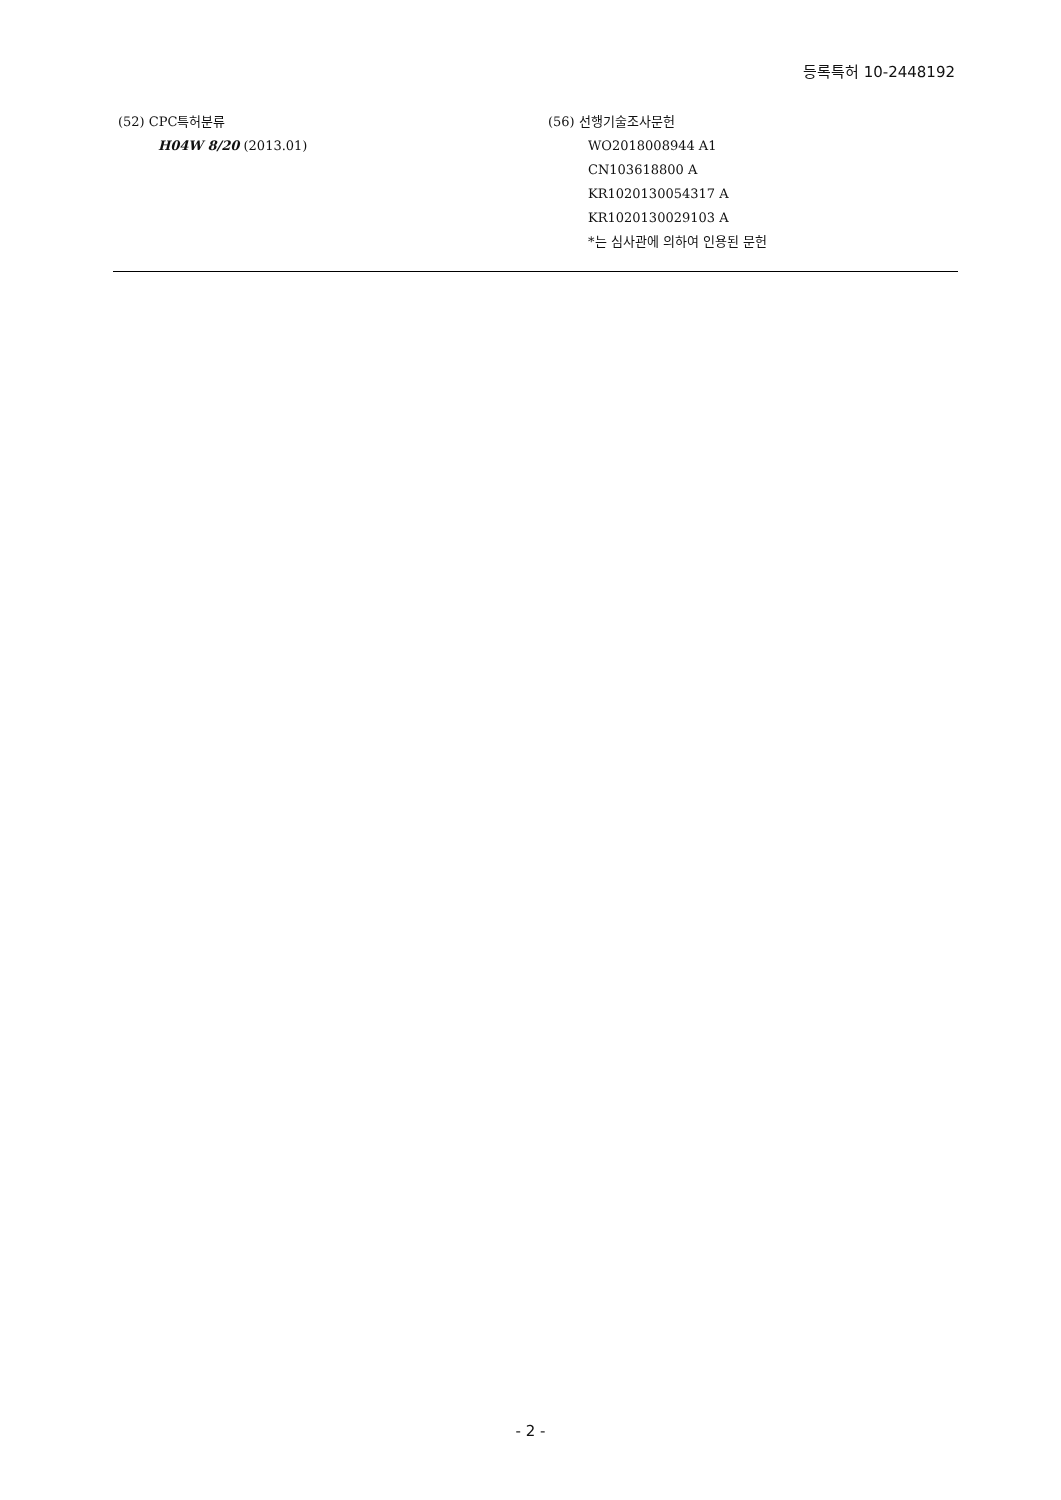등록특허 10-2448192
(52) CPC특허분류
H04W 8/20 (2013.01)
(56) 선행기술조사문헌
WO2018008944 A1
CN103618800 A
KR1020130054317 A
KR1020130029103 A
*는 심사관에 의하여 인용된 문헌
- 2 -